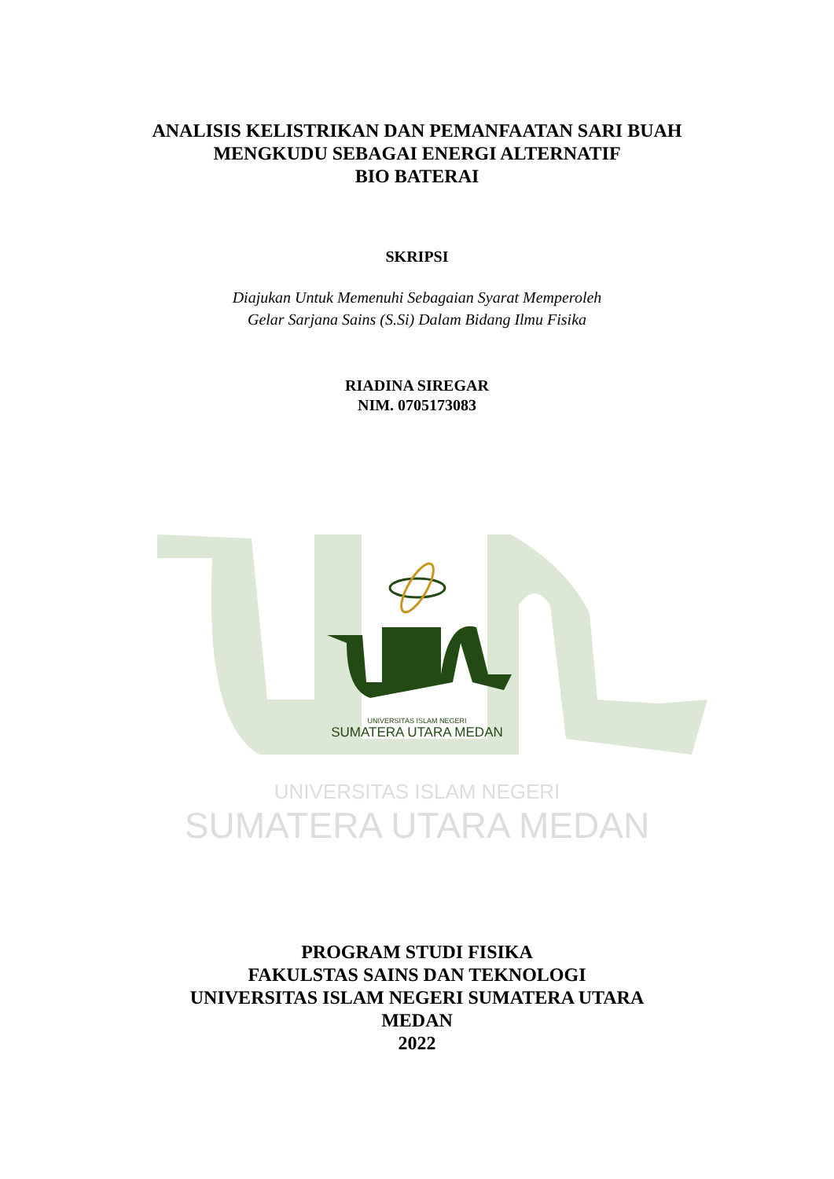ANALISIS KELISTRIKAN DAN PEMANFAATAN SARI BUAH
MENGKUDU SEBAGAI ENERGI ALTERNATIF
BIO BATERAI
SKRIPSI
Diajukan Untuk Memenuhi Sebagaian Syarat Memperoleh
Gelar Sarjana Sains (S.Si) Dalam Bidang Ilmu Fisika
RIADINA SIREGAR
NIM. 0705173083
UNIVERSITAS ISLAM NEGERI
SUMATERA UTARA MEDAN
UNIVERSITAS ISLAM NEGERI
SUMATERA UTARA MEDAN
PROGRAM STUDI FISIKA
FAKULSTAS SAINS DAN TEKNOLOGI
UNIVERSITAS ISLAM NEGERI SUMATERA UTARA
MEDAN
2022